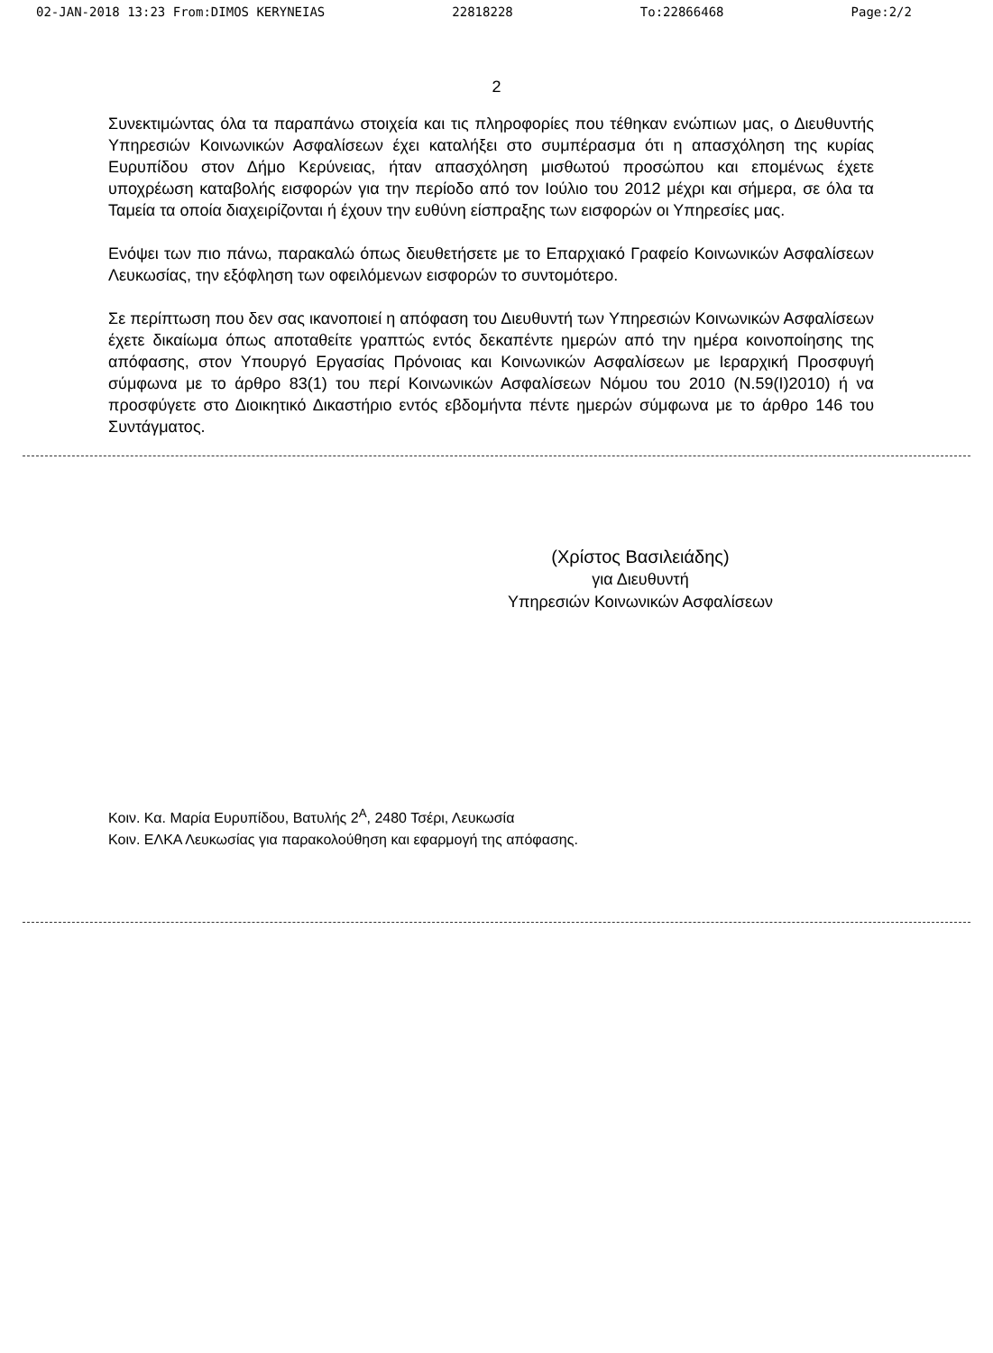02-JAN-2018 13:23 From:DIMOS KERYNEIAS 22818228 To:22866468 Page:2/2
2
Συνεκτιμώντας όλα τα παραπάνω στοιχεία και τις πληροφορίες που τέθηκαν ενώπιων μας, ο Διευθυντής Υπηρεσιών Κοινωνικών Ασφαλίσεων έχει καταλήξει στο συμπέρασμα ότι η απασχόληση της κυρίας Ευρυπίδου στον Δήμο Κερύνειας, ήταν απασχόληση μισθωτού προσώπου και επομένως έχετε υποχρέωση καταβολής εισφορών για την περίοδο από τον Ιούλιο του 2012 μέχρι και σήμερα, σε όλα τα Ταμεία τα οποία διαχειρίζονται ή έχουν την ευθύνη είσπραξης των εισφορών οι Υπηρεσίες μας.
Ενόψει των πιο πάνω, παρακαλώ όπως διευθετήσετε με το Επαρχιακό Γραφείο Κοινωνικών Ασφαλίσεων Λευκωσίας, την εξόφληση των οφειλόμενων εισφορών το συντομότερο.
Σε περίπτωση που δεν σας ικανοποιεί η απόφαση του Διευθυντή των Υπηρεσιών Κοινωνικών Ασφαλίσεων έχετε δικαίωμα όπως αποταθείτε γραπτώς εντός δεκαπέντε ημερών από την ημέρα κοινοποίησης της απόφασης, στον Υπουργό Εργασίας Πρόνοιας και Κοινωνικών Ασφαλίσεων με Ιεραρχική Προσφυγή σύμφωνα με το άρθρο 83(1) του περί Κοινωνικών Ασφαλίσεων Νόμου του 2010 (Ν.59(Ι)2010) ή να προσφύγετε στο Διοικητικό Δικαστήριο εντός εβδομήντα πέντε ημερών σύμφωνα με το άρθρο 146 του Συντάγματος.
(Χρίστος Βασιλειάδης)
για Διευθυντή
Υπηρεσιών Κοινωνικών Ασφαλίσεων
Κοιν. Κα. Μαρία Ευρυπίδου, Βατυλής 2<sup>Α</sup>, 2480 Τσέρι, Λευκωσία
Κοιν. ΕΛΚΑ Λευκωσίας για παρακολούθηση και εφαρμογή της απόφασης.